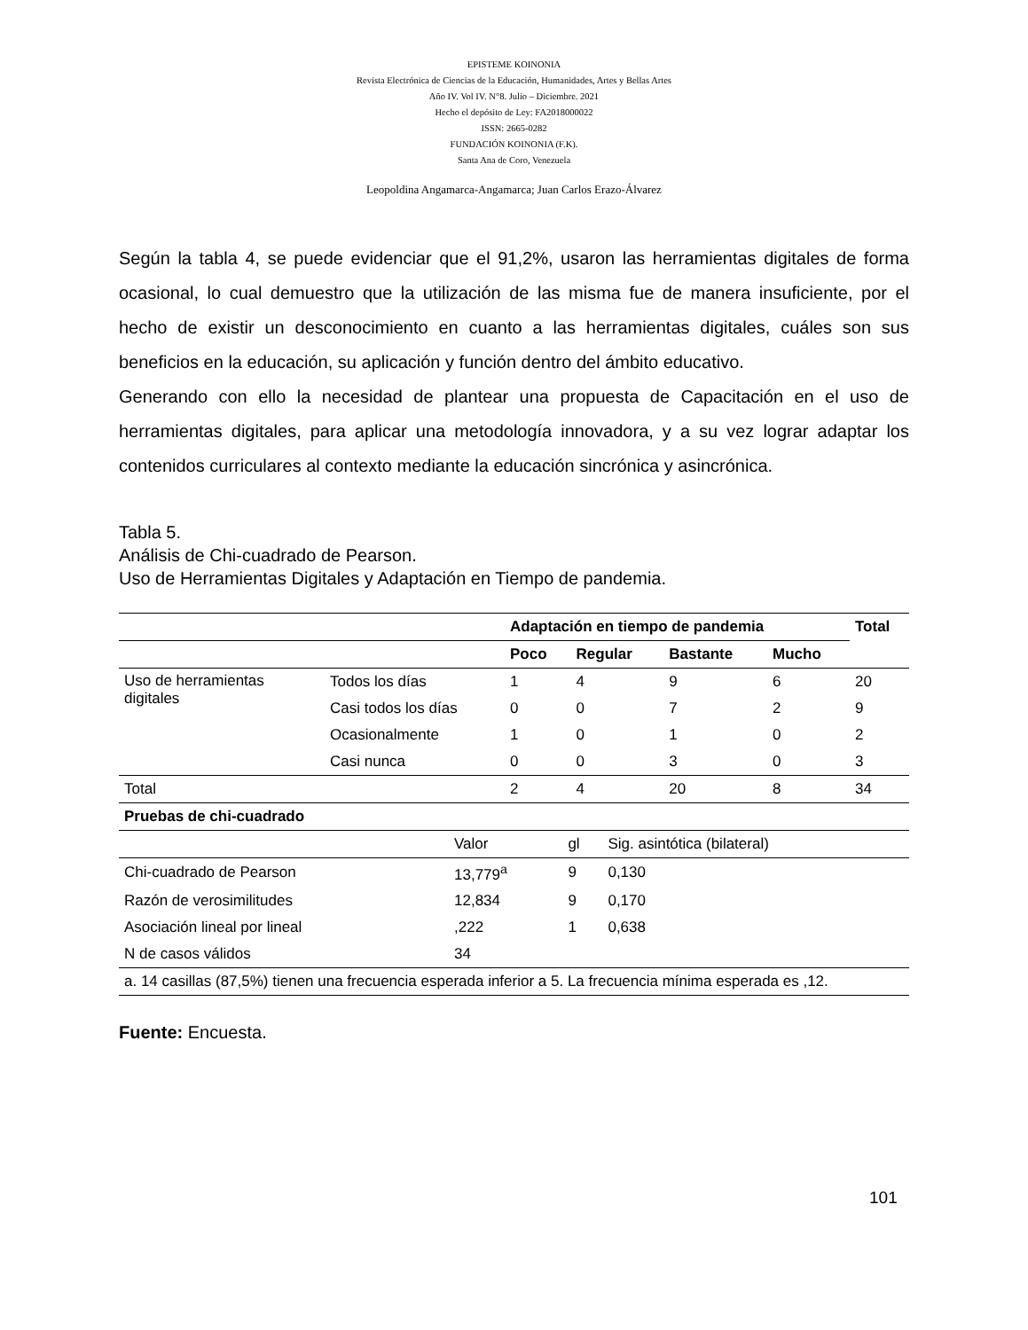EPISTEME KOINONIA
Revista Electrónica de Ciencias de la Educación, Humanidades, Artes y Bellas Artes
Año IV. Vol IV. N°8. Julio – Diciembre. 2021
Hecho el depósito de Ley: FA2018000022
ISSN: 2665-0282
FUNDACIÓN KOINONIA (F.K).
Santa Ana de Coro, Venezuela
Leopoldina Angamarca-Angamarca; Juan Carlos Erazo-Álvarez
Según la tabla 4, se puede evidenciar que el 91,2%, usaron las herramientas digitales de forma ocasional, lo cual demuestro que la utilización de las misma fue de manera insuficiente, por el hecho de existir un desconocimiento en cuanto a las herramientas digitales, cuáles son sus beneficios en la educación, su aplicación y función dentro del ámbito educativo.
Generando con ello la necesidad de plantear una propuesta de Capacitación en el uso de herramientas digitales, para aplicar una metodología innovadora, y a su vez lograr adaptar los contenidos curriculares al contexto mediante la educación sincrónica y asincrónica.
Tabla 5.
Análisis de Chi-cuadrado de Pearson.
Uso de Herramientas Digitales y Adaptación en Tiempo de pandemia.
| | | Adaptación en tiempo de pandemia | | | | Total |
| --- | --- | --- | --- | --- | --- | --- |
| | | Poco | Regular | Bastante | Mucho | |
| Uso de herramientas digitales | Todos los días | 1 | 4 | 9 | 6 | 20 |
| | Casi todos los días | 0 | 0 | 7 | 2 | 9 |
| | Ocasionalmente | 1 | 0 | 1 | 0 | 2 |
| | Casi nunca | 0 | 0 | 3 | 0 | 3 |
| Total | | 2 | 4 | 20 | 8 | 34 |
| Pruebas de chi-cuadrado | | | |
| --- | --- | --- | --- |
| | Valor | gl | Sig. asintótica (bilateral) |
| Chi-cuadrado de Pearson | 13,779<sup>a</sup> | 9 | 0,130 |
| Razón de verosimilitudes | 12,834 | 9 | 0,170 |
| Asociación lineal por lineal | ,222 | 1 | 0,638 |
| N de casos válidos | 34 | | |
| a. 14 casillas (87,5%) tienen una frecuencia esperada inferior a 5. La frecuencia mínima esperada es ,12. | | | |
Fuente: Encuesta.
101